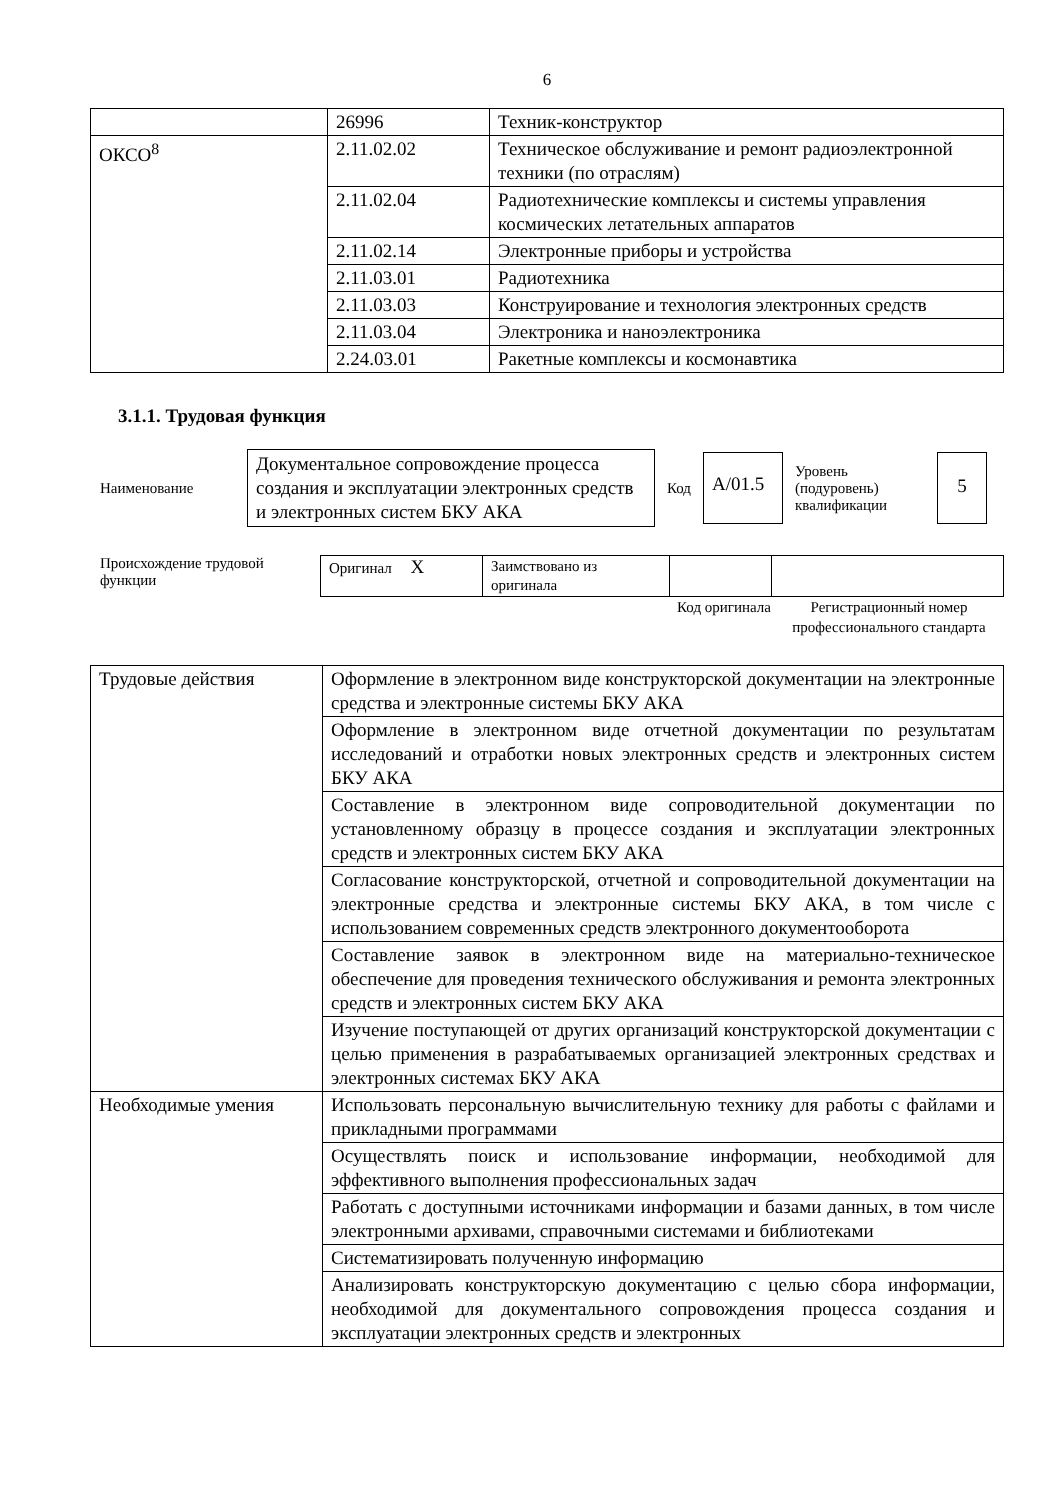6
| | 26996 | Техник-конструктор |
| ОКСО<sup>8</sup> | 2.11.02.02 | Техническое обслуживание и ремонт радиоэлектронной техники (по отраслям) |
| | 2.11.02.04 | Радиотехнические комплексы и системы управления космических летательных аппаратов |
| | 2.11.02.14 | Электронные приборы и устройства |
| | 2.11.03.01 | Радиотехника |
| | 2.11.03.03 | Конструирование и технология электронных средств |
| | 2.11.03.04 | Электроника и наноэлектроника |
| | 2.24.03.01 | Ракетные комплексы и космонавтика |
3.1.1. Трудовая функция
Наименование
Документальное сопровождение процесса создания и эксплуатации электронных средств и электронных систем БКУ АКА
Код
A/01.5
Уровень (подуровень) квалификации
5
Происхождение трудовой функции
| Оригинал X | Заимствовано из оригинала | | |
Код оригинала
Регистрационный номер профессионального стандарта
| Трудовые действия | Оформление в электронном виде конструкторской документации на электронные средства и электронные системы БКУ АКА |
| | Оформление в электронном виде отчетной документации по результатам исследований и отработки новых электронных средств и электронных систем БКУ АКА |
| | Составление в электронном виде сопроводительной документации по установленному образцу в процессе создания и эксплуатации электронных средств и электронных систем БКУ АКА |
| | Согласование конструкторской, отчетной и сопроводительной документации на электронные средства и электронные системы БКУ АКА, в том числе с использованием современных средств электронного документооборота |
| | Составление заявок в электронном виде на материально-техническое обеспечение для проведения технического обслуживания и ремонта электронных средств и электронных систем БКУ АКА |
| | Изучение поступающей от других организаций конструкторской документации с целью применения в разрабатываемых организацией электронных средствах и электронных системах БКУ АКА |
| Необходимые умения | Использовать персональную вычислительную технику для работы с файлами и прикладными программами |
| | Осуществлять поиск и использование информации, необходимой для эффективного выполнения профессиональных задач |
| | Работать с доступными источниками информации и базами данных, в том числе электронными архивами, справочными системами и библиотеками |
| | Систематизировать полученную информацию |
| | Анализировать конструкторскую документацию с целью сбора информации, необходимой для документального сопровождения процесса создания и эксплуатации электронных средств и электронных |